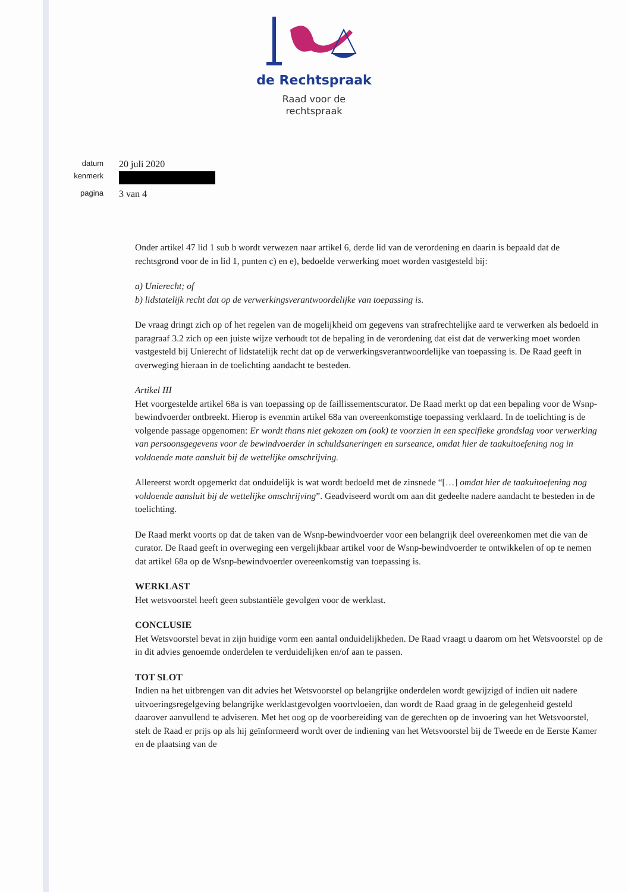de Rechtspraak
Raad voor de
rechtspraak
datum
20 juli 2020
kenmerk
pagina
3 van 4
Onder artikel 47 lid 1 sub b wordt verwezen naar artikel 6, derde lid van de verordening en daarin is bepaald dat de rechtsgrond voor de in lid 1, punten c) en e), bedoelde verwerking moet worden vastgesteld bij:
a) Unierecht; of
b) lidstatelijk recht dat op de verwerkingsverantwoordelijke van toepassing is.
De vraag dringt zich op of het regelen van de mogelijkheid om gegevens van strafrechtelijke aard te verwerken als bedoeld in paragraaf 3.2 zich op een juiste wijze verhoudt tot de bepaling in de verordening dat eist dat de verwerking moet worden vastgesteld bij Unierecht of lidstatelijk recht dat op de verwerkingsverantwoordelijke van toepassing is. De Raad geeft in overweging hieraan in de toelichting aandacht te besteden.
Artikel III
Het voorgestelde artikel 68a is van toepassing op de faillissementscurator. De Raad merkt op dat een bepaling voor de Wsnp-bewindvoerder ontbreekt. Hierop is evenmin artikel 68a van overeenkomstige toepassing verklaard. In de toelichting is de volgende passage opgenomen: Er wordt thans niet gekozen om (ook) te voorzien in een specifieke grondslag voor verwerking van persoonsgegevens voor de bewindvoerder in schuldsaneringen en surseance, omdat hier de taakuitoefening nog in voldoende mate aansluit bij de wettelijke omschrijving.
Allereerst wordt opgemerkt dat onduidelijk is wat wordt bedoeld met de zinsnede “[…] omdat hier de taakuitoefening nog voldoende aansluit bij de wettelijke omschrijving”. Geadviseerd wordt om aan dit gedeelte nadere aandacht te besteden in de toelichting.
De Raad merkt voorts op dat de taken van de Wsnp-bewindvoerder voor een belangrijk deel overeenkomen met die van de curator. De Raad geeft in overweging een vergelijkbaar artikel voor de Wsnp-bewindvoerder te ontwikkelen of op te nemen dat artikel 68a op de Wsnp-bewindvoerder overeenkomstig van toepassing is.
WERKLAST
Het wetsvoorstel heeft geen substantiële gevolgen voor de werklast.
CONCLUSIE
Het Wetsvoorstel bevat in zijn huidige vorm een aantal onduidelijkheden. De Raad vraagt u daarom om het Wetsvoorstel op de in dit advies genoemde onderdelen te verduidelijken en/of aan te passen.
TOT SLOT
Indien na het uitbrengen van dit advies het Wetsvoorstel op belangrijke onderdelen wordt gewijzigd of indien uit nadere uitvoeringsregelgeving belangrijke werklastgevolgen voortvloeien, dan wordt de Raad graag in de gelegenheid gesteld daarover aanvullend te adviseren. Met het oog op de voorbereiding van de gerechten op de invoering van het Wetsvoorstel, stelt de Raad er prijs op als hij geïnformeerd wordt over de indiening van het Wetsvoorstel bij de Tweede en de Eerste Kamer en de plaatsing van de